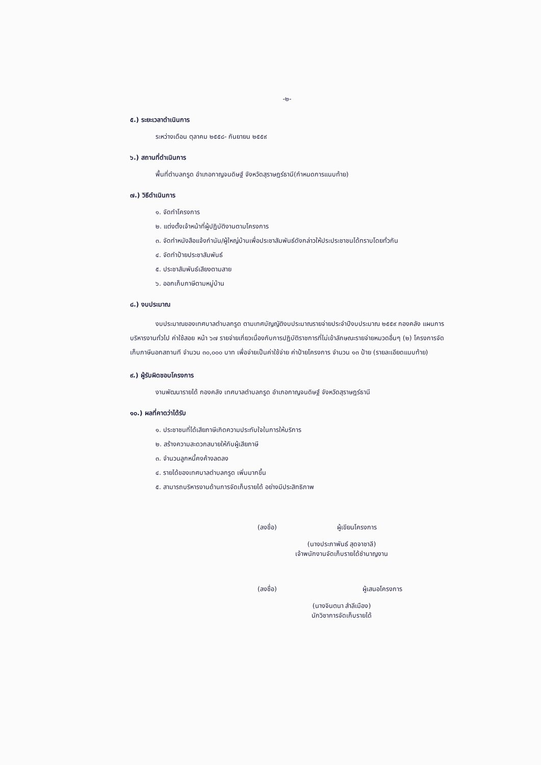-๒-
๕.) ระยะเวลาดำเนินการ
ระหว่างเดือน ตุลาคม ๒๕๕๘- กันยายน ๒๕๕๙
๖.) สถานที่ดำเนินการ
พื้นที่ตำบลกรูด อำเภอกาญจนดิษฐ์ จังหวัดสุราษฎร์ธานี(กำหนดการแนบท้าย)
๗.) วิธีดำเนินการ
๑. จัดทำโครงการ
๒. แต่งตั้งเจ้าหน้าที่ผู้ปฏิบัติงานตามโครงการ
๓. จัดทำหนังสือแจ้งกำนัน/ผู้ใหญ่บ้านเพื่อประชาสัมพันธ์ดังกล่าวให้ประประชาชนได้ทราบโดยทั่วกัน
๔. จัดทำป้ายประชาสัมพันธ์
๕. ประชาสัมพันธ์เสียงตามสาย
๖. ออกเก็บภาษีตามหมู่บ้าน
๘.) งบประมาณ
งบประมาณของเทศบาลตำบลกรูด ตามเทศบัญญัติงบประมาณรายจ่ายประจำปีงบประมาณ ๒๕๕๙ กองคลัง แผนการบริหารงานทั่วไป ค่าใช้สอย หน้า ๖๗ รายจ่ายเกี่ยวเนื่องกับการปฏิบัติราชการที่ไม่เข้าลักษณะรายจ่ายหมวดอื่นๆ (๒) โครงการจัดเก็บภาษีนอกสถานที จำนวน ๓๐,๐๐๐ บาท เพื่อจ่ายเป็นค่าใช้จ่าย ค่าป้ายโครงการ จำนวน ๑๓ ป้าย (รายละเอียดแนบท้าย)
๙.) ผู้รับผิดชอบโครงการ
งานพัฒนารายได้ กองคลัง เทศบาลตำบลกรูด อำเภอกาญจนดิษฐ์ จังหวัดสุราษฎร์ธานี
๑๐.) ผลที่คาดว่าได้รับ
๑. ประชาชนที่ได้เสียภาษีเกิดความประทับใจในการให้บริการ
๒. สร้างความสะดวกสบายให้กับผู้เสียภาษี
๓. จำนวนลูกหนี้คงค้างลดลง
๔. รายได้ของเทศบาลตำบลกรูด เพิ่มมากขึ้น
๕. สามารถบริหารงานด้านการจัดเก็บรายได้ อย่างมีประสิทธิภาพ
(ลงชื่อ) ผู้เขียนโครงการ
(นางประภาพันธ์ สุดจาชาลี)
เจ้าพนักงานจัดเก็บรายได้ชำนาญงาน
(ลงชื่อ) ผู้เสนอโครงการ
(นางจินตนา สำลีเมือง)
นักวิชาการจัดเก็บรายได้